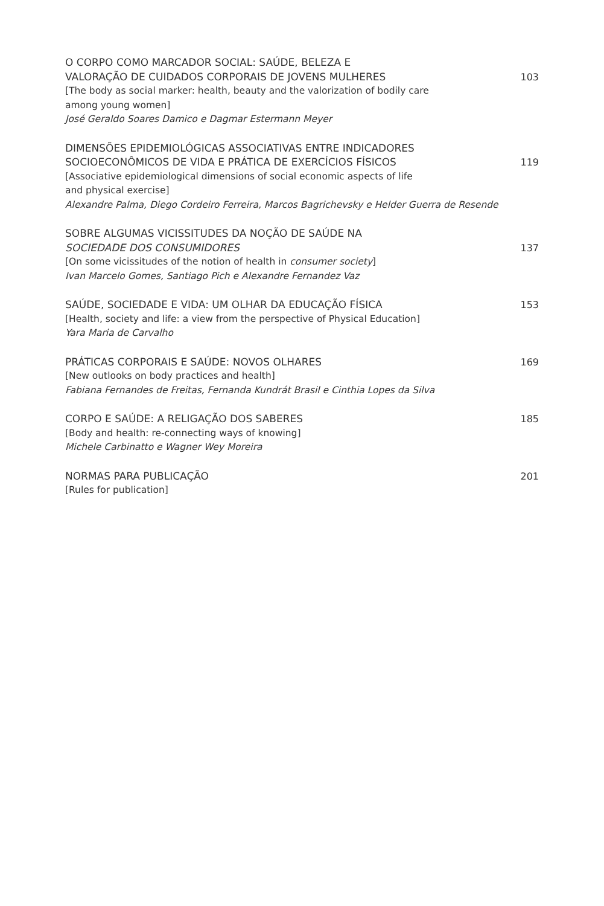O CORPO COMO MARCADOR SOCIAL: SAÚDE, BELEZA E
VALORAÇÃO DE CUIDADOS CORPORAIS DE JOVENS MULHERES 103
[The body as social marker: health, beauty and the valorization of bodily care
among young women]
José Geraldo Soares Damico e Dagmar Estermann Meyer
DIMENSÕES EPIDEMIOLÓGICAS ASSOCIATIVAS ENTRE INDICADORES
SOCIOECONÔMICOS DE VIDA E PRÁTICA DE EXERCÍCIOS FÍSICOS 119
[Associative epidemiological dimensions of social economic aspects of life
and physical exercise]
Alexandre Palma, Diego Cordeiro Ferreira, Marcos Bagrichevsky e Helder Guerra de Resende
SOBRE ALGUMAS VICISSITUDES DA NOÇÃO DE SAÚDE NA
SOCIEDADE DOS CONSUMIDORES 137
[On some vicissitudes of the notion of health in consumer society]
Ivan Marcelo Gomes, Santiago Pich e Alexandre Fernandez Vaz
SAÚDE, SOCIEDADE E VIDA: UM OLHAR DA EDUCAÇÃO FÍSICA 153
[Health, society and life: a view from the perspective of Physical Education]
Yara Maria de Carvalho
PRÁTICAS CORPORAIS E SAÚDE: NOVOS OLHARES 169
[New outlooks on body practices and health]
Fabiana Fernandes de Freitas, Fernanda Kundrát Brasil e Cinthia Lopes da Silva
CORPO E SAÚDE: A RELIGAÇÃO DOS SABERES 185
[Body and health: re-connecting ways of knowing]
Michele Carbinatto e Wagner Wey Moreira
NORMAS PARA PUBLICAÇÃO 201
[Rules for publication]